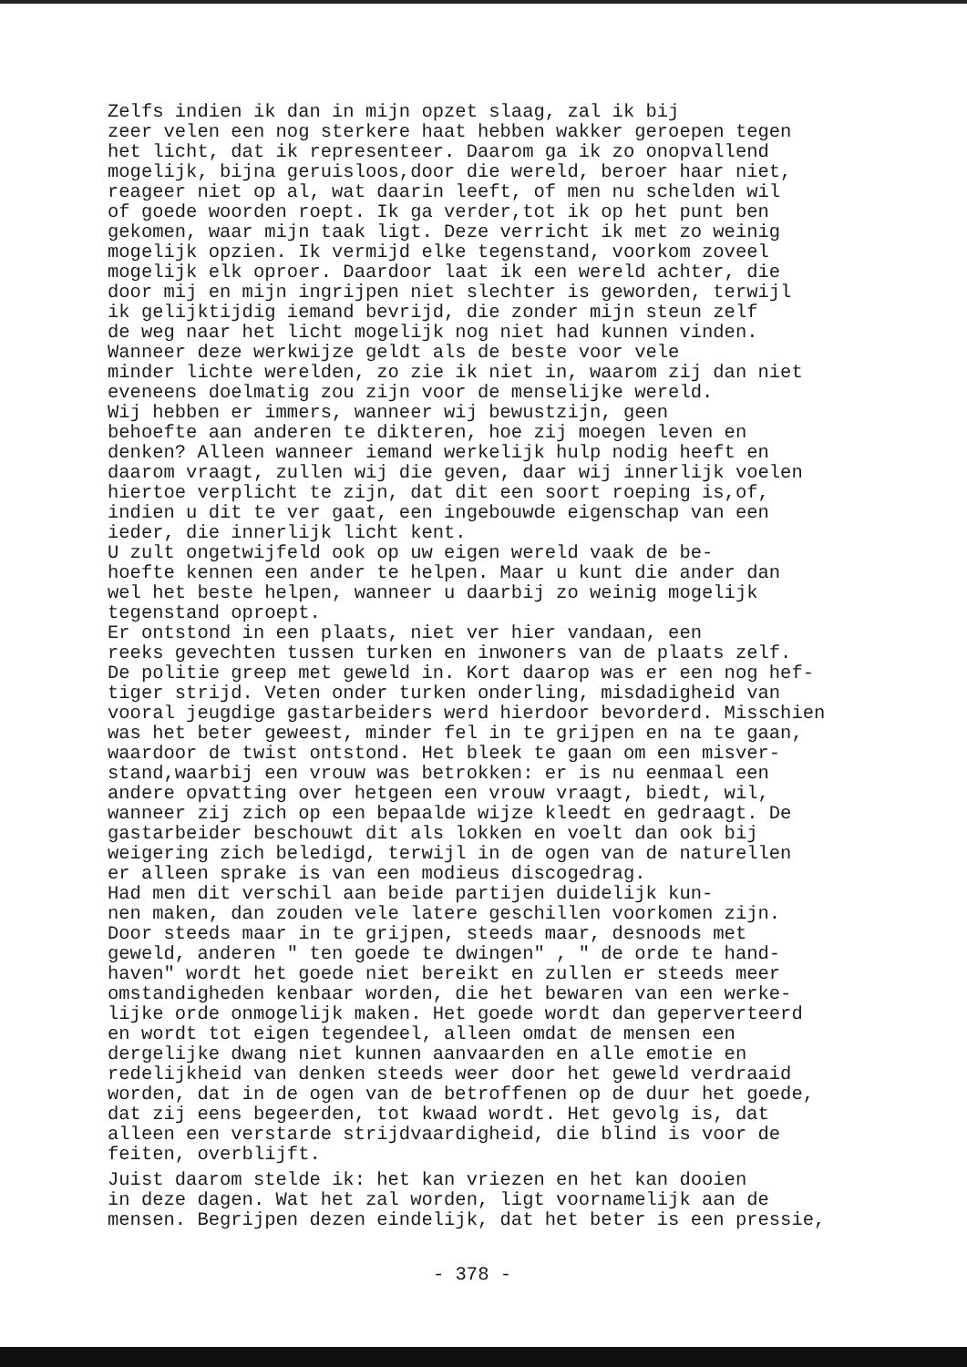Zelfs indien ik dan in mijn opzet slaag, zal ik bij zeer velen een nog sterkere haat hebben wakker geroepen tegen het licht, dat ik representeer. Daarom ga ik zo onopvallend mogelijk, bijna geruisloos,door die wereld, beroer haar niet, reageer niet op al, wat daarin leeft, of men nu schelden wil of goede woorden roept. Ik ga verder,tot ik op het punt ben gekomen, waar mijn taak ligt. Deze verricht ik met zo weinig mogelijk opzien. Ik vermijd elke tegenstand, voorkom zoveel mogelijk elk oproer. Daardoor laat ik een wereld achter, die door mij en mijn ingrijpen niet slechter is geworden, terwijl ik gelijktijdig iemand bevrijd, die zonder mijn steun zelf de weg naar het licht mogelijk nog niet had kunnen vinden.
Wanneer deze werkwijze geldt als de beste voor vele minder lichte werelden, zo zie ik niet in, waarom zij dan niet eveneens doelmatig zou zijn voor de menselijke wereld.
Wij hebben er immers, wanneer wij bewustzijn, geen behoefte aan anderen te dikteren, hoe zij moegen leven en denken? Alleen wanneer iemand werkelijk hulp nodig heeft en daarom vraagt, zullen wij die geven, daar wij innerlijk voelen hiertoe verplicht te zijn, dat dit een soort roeping is,of, indien u dit te ver gaat, een ingebouwde eigenschap van een ieder, die innerlijk licht kent.
U zult ongetwijfeld ook op uw eigen wereld vaak de be- hoefte kennen een ander te helpen. Maar u kunt die ander dan wel het beste helpen, wanneer u daarbij zo weinig mogelijk tegenstand oproept.
Er ontstond in een plaats, niet ver hier vandaan, een reeks gevechten tussen turken en inwoners van de plaats zelf. De politie greep met geweld in. Kort daarop was er een nog hef- tiger strijd. Veten onder turken onderling, misdadigheid van vooral jeugdige gastarbeiders werd hierdoor bevorderd. Misschien was het beter geweest, minder fel in te grijpen en na te gaan, waardoor de twist ontstond. Het bleek te gaan om een misver- stand,waarbij een vrouw was betrokken: er is nu eenmaal een andere opvatting over hetgeen een vrouw vraagt, biedt, wil, wanneer zij zich op een bepaalde wijze kleedt en gedraagt. De gastarbeider beschouwt dit als lokken en voelt dan ook bij weigering zich beledigd, terwijl in de ogen van de naturellen er alleen sprake is van een modieus discogedrag.
Had men dit verschil aan beide partijen duidelijk kun- nen maken, dan zouden vele latere geschillen voorkomen zijn. Door steeds maar in te grijpen, steeds maar, desnoods met geweld, anderen " ten goede te dwingen" , " de orde te hand- haven" wordt het goede niet bereikt en zullen er steeds meer omstandigheden kenbaar worden, die het bewaren van een werke- lijke orde onmogelijk maken. Het goede wordt dan geperverteerd en wordt tot eigen tegendeel, alleen omdat de mensen een dergelijke dwang niet kunnen aanvaarden en alle emotie en redelijkheid van denken steeds weer door het geweld verdraaid worden, dat in de ogen van de betroffenen op de duur het goede, dat zij eens begeerden, tot kwaad wordt. Het gevolg is, dat alleen een verstarde strijdvaardigheid, die blind is voor de feiten, overblijft.
Juist daarom stelde ik: het kan vriezen en het kan dooien in deze dagen. Wat het zal worden, ligt voornamelijk aan de mensen. Begrijpen dezen eindelijk, dat het beter is een pressie,
- 378 -